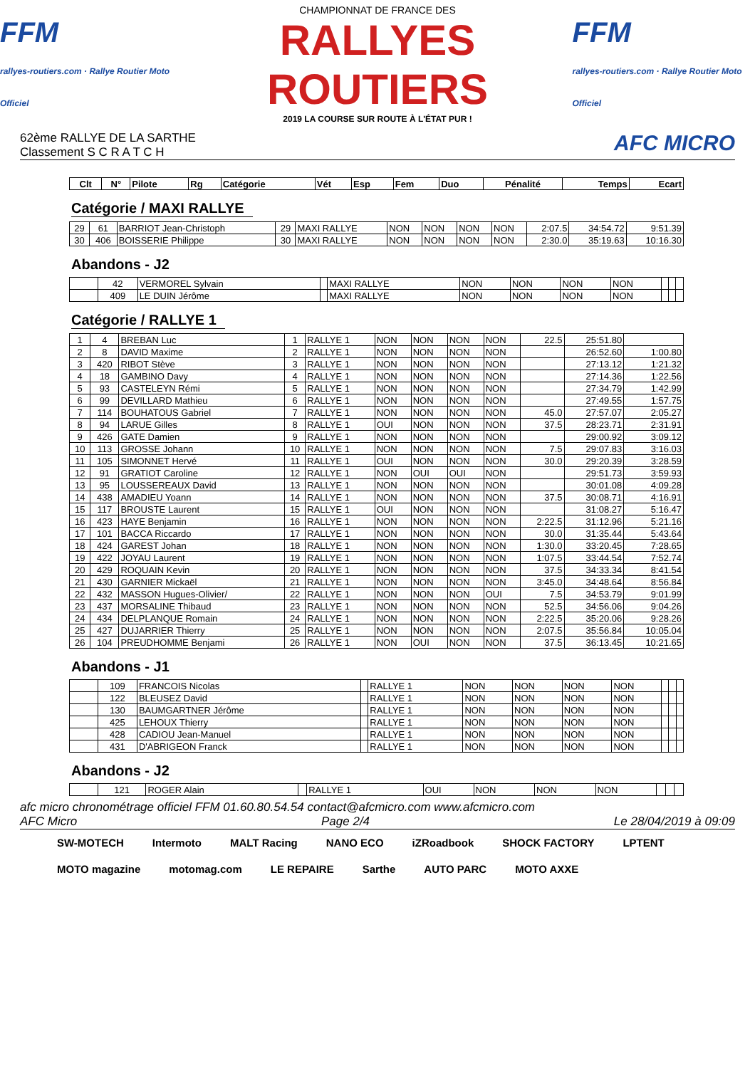FFM
rallyes-routiers.com · Rallye Routier Moto Officiel
CHAMPIONNAT DE FRANCE DES
RALLYES ROUTIERS
2019 LA COURSE SUR ROUTE À L'ÉTAT PUR !
FFM
rallyes-routiers.com · Rallye Routier Moto Officiel
62ème RALLYE DE LA SARTHE
Classement S C R A T C H
AFC MICRO
| Clt | N° | Pilote | Rg | Catégorie | Vét | Esp | Fem | Duo | Pénalité | Temps | Ecart |
| --- | --- | --- | --- | --- | --- | --- | --- | --- | --- | --- | --- |
Catégorie / MAXI RALLYE
| 29 | 61 | BARRIOT Jean-Christoph | 29 | MAXI RALLYE | NON | NON | NON | NON | 2:07.5 | 34:54.72 | 9:51.39 |
| 30 | 406 | BOISSERIE Philippe | 30 | MAXI RALLYE | NON | NON | NON | NON | 2:30.0 | 35:19.63 | 10:16.30 |
Abandons - J2
| | 42 | VERMOREL Sylvain | | MAXI RALLYE | NON | NON | NON | NON | | | |
| | 409 | LE DUIN Jérôme | | MAXI RALLYE | NON | NON | NON | NON | | | |
Catégorie / RALLYE 1
| 1 | 4 | BREBAN Luc | 1 | RALLYE 1 | NON | NON | NON | NON | 22.5 | 25:51.80 | |
| 2 | 8 | DAVID Maxime | 2 | RALLYE 1 | NON | NON | NON | NON | | 26:52.60 | 1:00.80 |
| 3 | 420 | RIBOT Stève | 3 | RALLYE 1 | NON | NON | NON | NON | | 27:13.12 | 1:21.32 |
| 4 | 18 | GAMBINO Davy | 4 | RALLYE 1 | NON | NON | NON | NON | | 27:14.36 | 1:22.56 |
| 5 | 93 | CASTELEYN Rémi | 5 | RALLYE 1 | NON | NON | NON | NON | | 27:34.79 | 1:42.99 |
| 6 | 99 | DEVILLARD Mathieu | 6 | RALLYE 1 | NON | NON | NON | NON | | 27:49.55 | 1:57.75 |
| 7 | 114 | BOUHATOUS Gabriel | 7 | RALLYE 1 | NON | NON | NON | NON | 45.0 | 27:57.07 | 2:05.27 |
| 8 | 94 | LARUE Gilles | 8 | RALLYE 1 | OUI | NON | NON | NON | 37.5 | 28:23.71 | 2:31.91 |
| 9 | 426 | GATE Damien | 9 | RALLYE 1 | NON | NON | NON | NON | | 29:00.92 | 3:09.12 |
| 10 | 113 | GROSSE Johann | 10 | RALLYE 1 | NON | NON | NON | NON | 7.5 | 29:07.83 | 3:16.03 |
| 11 | 105 | SIMONNET Hervé | 11 | RALLYE 1 | OUI | NON | NON | NON | 30.0 | 29:20.39 | 3:28.59 |
| 12 | 91 | GRATIOT Caroline | 12 | RALLYE 1 | NON | OUI | OUI | NON | | 29:51.73 | 3:59.93 |
| 13 | 95 | LOUSSEREAUX David | 13 | RALLYE 1 | NON | NON | NON | NON | | 30:01.08 | 4:09.28 |
| 14 | 438 | AMADIEU Yoann | 14 | RALLYE 1 | NON | NON | NON | NON | 37.5 | 30:08.71 | 4:16.91 |
| 15 | 117 | BROUSTE Laurent | 15 | RALLYE 1 | OUI | NON | NON | NON | | 31:08.27 | 5:16.47 |
| 16 | 423 | HAYE Benjamin | 16 | RALLYE 1 | NON | NON | NON | NON | 2:22.5 | 31:12.96 | 5:21.16 |
| 17 | 101 | BACCA Riccardo | 17 | RALLYE 1 | NON | NON | NON | NON | 30.0 | 31:35.44 | 5:43.64 |
| 18 | 424 | GAREST Johan | 18 | RALLYE 1 | NON | NON | NON | NON | 1:30.0 | 33:20.45 | 7:28.65 |
| 19 | 422 | JOYAU Laurent | 19 | RALLYE 1 | NON | NON | NON | NON | 1:07.5 | 33:44.54 | 7:52.74 |
| 20 | 429 | ROQUAIN Kevin | 20 | RALLYE 1 | NON | NON | NON | NON | 37.5 | 34:33.34 | 8:41.54 |
| 21 | 430 | GARNIER Mickaël | 21 | RALLYE 1 | NON | NON | NON | NON | 3:45.0 | 34:48.64 | 8:56.84 |
| 22 | 432 | MASSON Hugues-Olivier/ | 22 | RALLYE 1 | NON | NON | NON | OUI | 7.5 | 34:53.79 | 9:01.99 |
| 23 | 437 | MORSALINE Thibaud | 23 | RALLYE 1 | NON | NON | NON | NON | 52.5 | 34:56.06 | 9:04.26 |
| 24 | 434 | DELPLANQUE Romain | 24 | RALLYE 1 | NON | NON | NON | NON | 2:22.5 | 35:20.06 | 9:28.26 |
| 25 | 427 | DUJARRIER Thierry | 25 | RALLYE 1 | NON | NON | NON | NON | 2:07.5 | 35:56.84 | 10:05.04 |
| 26 | 104 | PREUDHOMME Benjami | 26 | RALLYE 1 | NON | OUI | NON | NON | 37.5 | 36:13.45 | 10:21.65 |
Abandons - J1
| | 109 | FRANCOIS Nicolas | | RALLYE 1 | NON | NON | NON | NON | | | |
| | 122 | BLEUSEZ David | | RALLYE 1 | NON | NON | NON | NON | | | |
| | 130 | BAUMGARTNER Jérôme | | RALLYE 1 | NON | NON | NON | NON | | | |
| | 425 | LEHOUX Thierry | | RALLYE 1 | NON | NON | NON | NON | | | |
| | 428 | CADIOU Jean-Manuel | | RALLYE 1 | NON | NON | NON | NON | | | |
| | 431 | D'ABRIGEON Franck | | RALLYE 1 | NON | NON | NON | NON | | | |
Abandons - J2
| | 121 | ROGER Alain | | RALLYE 1 | OUI | NON | NON | NON | | | |
afc micro chronométrage officiel FFM 01.60.80.54.54 contact@afcmicro.com www.afcmicro.com
AFC Micro Page 2/4 Le 28/04/2019 à 09:09
SW-MOTECH Intermoto MALT Racing NANO ECO iZRoadbook SHOCK FACTORY LPTENT MOTO magazine motomag.com LE REPAIRE Sarthe AUTO PARC MOTO AXXE